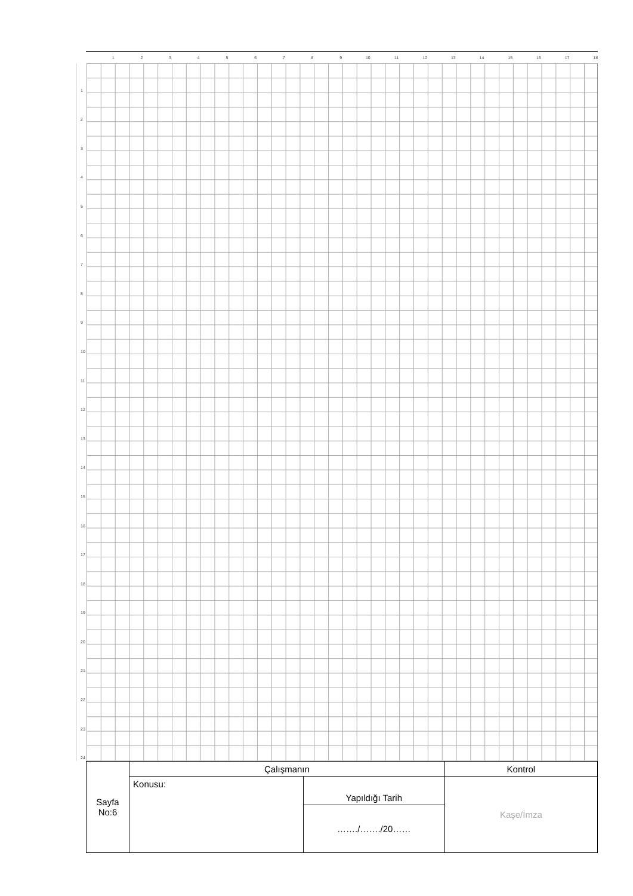123456789 10 11 12 13 14 15 16 17 18
1
2
3
4
5
6
7
8
9
10
11
12
13
14
15
16
17
18
19
20
21
22
23
24
| Sayfa No:6 | Çalışmanın | | Kontrol |
| | Konusu: | Yapıldığı Tarih | Kaşe/İmza |
| | | ……./……./20…… | |